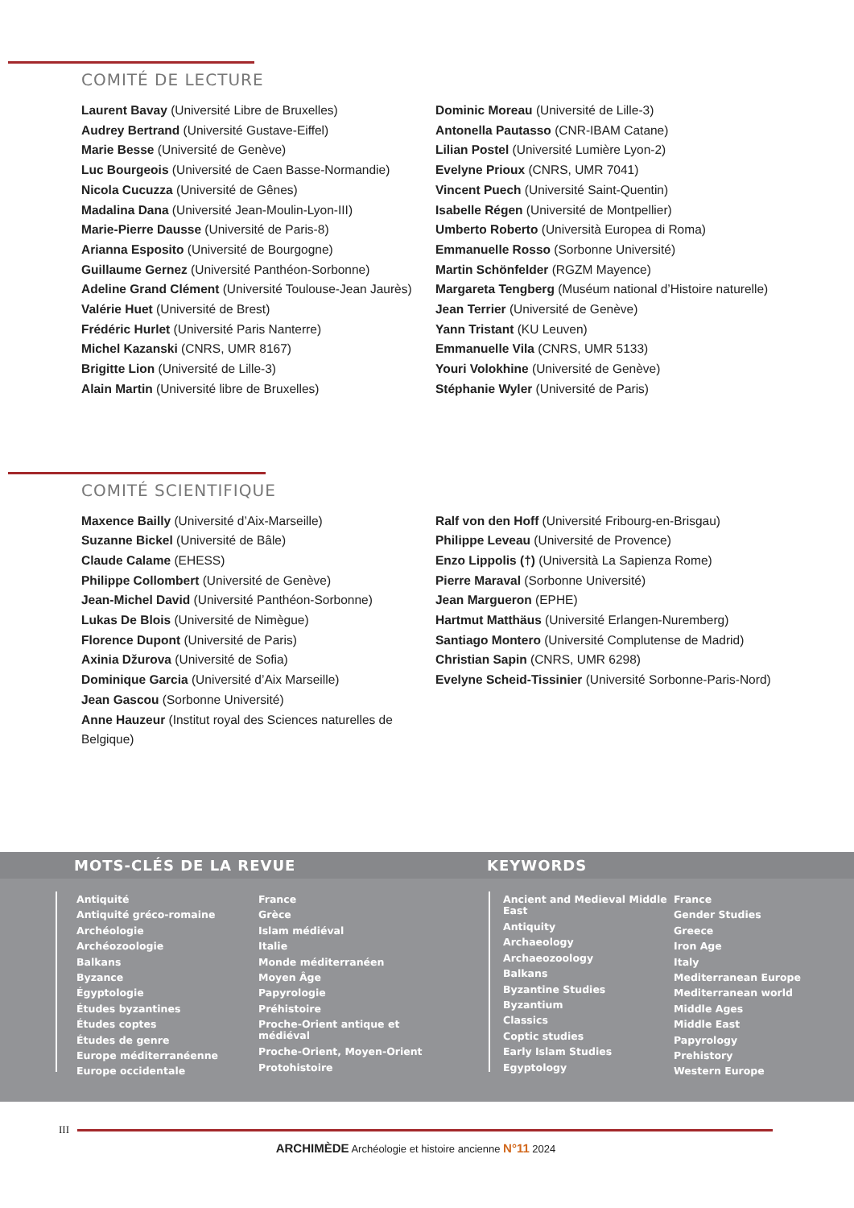COMITÉ DE LECTURE
Laurent Bavay (Université Libre de Bruxelles)
Audrey Bertrand (Université Gustave-Eiffel)
Marie Besse (Université de Genève)
Luc Bourgeois (Université de Caen Basse-Normandie)
Nicola Cucuzza (Université de Gênes)
Madalina Dana (Université Jean-Moulin-Lyon-III)
Marie-Pierre Dausse (Université de Paris-8)
Arianna Esposito (Université de Bourgogne)
Guillaume Gernez (Université Panthéon-Sorbonne)
Adeline Grand Clément (Université Toulouse-Jean Jaurès)
Valérie Huet (Université de Brest)
Frédéric Hurlet (Université Paris Nanterre)
Michel Kazanski (CNRS, UMR 8167)
Brigitte Lion (Université de Lille-3)
Alain Martin (Université libre de Bruxelles)
Dominic Moreau (Université de Lille-3)
Antonella Pautasso (CNR-IBAM Catane)
Lilian Postel (Université Lumière Lyon-2)
Evelyne Prioux (CNRS, UMR 7041)
Vincent Puech (Université Saint-Quentin)
Isabelle Régen (Université de Montpellier)
Umberto Roberto (Università Europea di Roma)
Emmanuelle Rosso (Sorbonne Université)
Martin Schönfelder (RGZM Mayence)
Margareta Tengberg (Muséum national d’Histoire naturelle)
Jean Terrier (Université de Genève)
Yann Tristant (KU Leuven)
Emmanuelle Vila (CNRS, UMR 5133)
Youri Volokhine (Université de Genève)
Stéphanie Wyler (Université de Paris)
COMITÉ SCIENTIFIQUE
Maxence Bailly (Université d’Aix-Marseille)
Suzanne Bickel (Université de Bâle)
Claude Calame (EHESS)
Philippe Collombert (Université de Genève)
Jean-Michel David (Université Panthéon-Sorbonne)
Lukas De Blois (Université de Nimègue)
Florence Dupont (Université de Paris)
Axinia Džurova (Université de Sofia)
Dominique Garcia (Université d’Aix Marseille)
Jean Gascou (Sorbonne Université)
Anne Hauzeur (Institut royal des Sciences naturelles de Belgique)
Ralf von den Hoff (Université Fribourg-en-Brisgau)
Philippe Leveau (Université de Provence)
Enzo Lippolis (†) (Università La Sapienza Rome)
Pierre Maraval (Sorbonne Université)
Jean Margueron (EPHE)
Hartmut Matthäus (Université Erlangen-Nuremberg)
Santiago Montero (Université Complutense de Madrid)
Christian Sapin (CNRS, UMR 6298)
Evelyne Scheid-Tissinier (Université Sorbonne-Paris-Nord)
MOTS-CLÉS DE LA REVUE KEYWORDS
Antiquité
Antiquité gréco-romaine
Archéologie
Archéozoologie
Balkans
Byzance
Égyptologie
Études byzantines
Études coptes
Études de genre
Europe méditerranéenne
Europe occidentale
France
Grèce
Islam médiéval
Italie
Monde méditerranéen
Moyen Âge
Papyrologie
Préhistoire
Proche-Orient antique et médiéval
Proche-Orient, Moyen-Orient
Protohistoire
Ancient and Medieval Middle East
Antiquity
Archaeology
Archaeozoology
Balkans
Byzantine Studies
Byzantium
Classics
Coptic studies
Early Islam Studies
Egyptology
France
Gender Studies
Greece
Iron Age
Italy
Mediterranean Europe
Mediterranean world
Middle Ages
Middle East
Papyrology
Prehistory
Western Europe
III
ARCHIMÈDE Archéologie et histoire ancienne N°11 2024